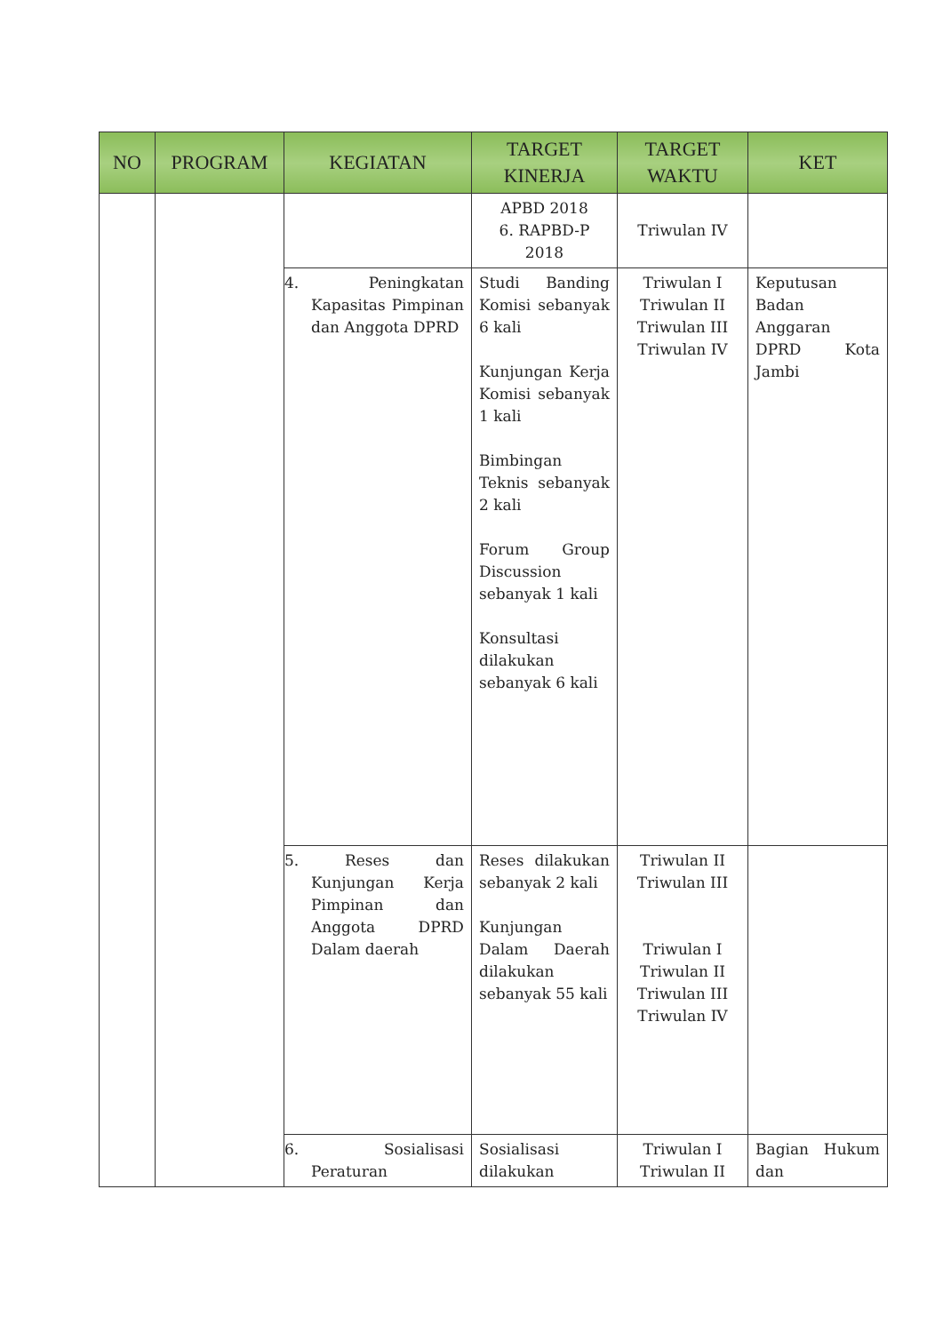| NO | PROGRAM | KEGIATAN | TARGET KINERJA | TARGET WAKTU | KET |
| --- | --- | --- | --- | --- | --- |
| | | | APBD 2018 6. RAPBD-P 2018 | Triwulan IV | |
| | | 4. Peningkatan Kapasitas Pimpinan dan Anggota DPRD | Studi Banding Komisi sebanyak 6 kali Kunjungan Kerja Komisi sebanyak 1 kali Bimbingan Teknis sebanyak 2 kali Forum Group Discussion sebanyak 1 kali Konsultasi dilakukan sebanyak 6 kali | Triwulan I Triwulan II Triwulan III Triwulan IV | Keputusan Badan Anggaran DPRD Kota Jambi |
| | | 5. Reses dan Kunjungan Kerja Pimpinan dan Anggota DPRD Dalam daerah | Reses dilakukan sebanyak 2 kali Kunjungan Dalam Daerah dilakukan sebanyak 55 kali | Triwulan II Triwulan III Triwulan I Triwulan II Triwulan III Triwulan IV | |
| | | 6. Sosialisasi Peraturan | Sosialisasi dilakukan | Triwulan I Triwulan II | Bagian Hukum dan |